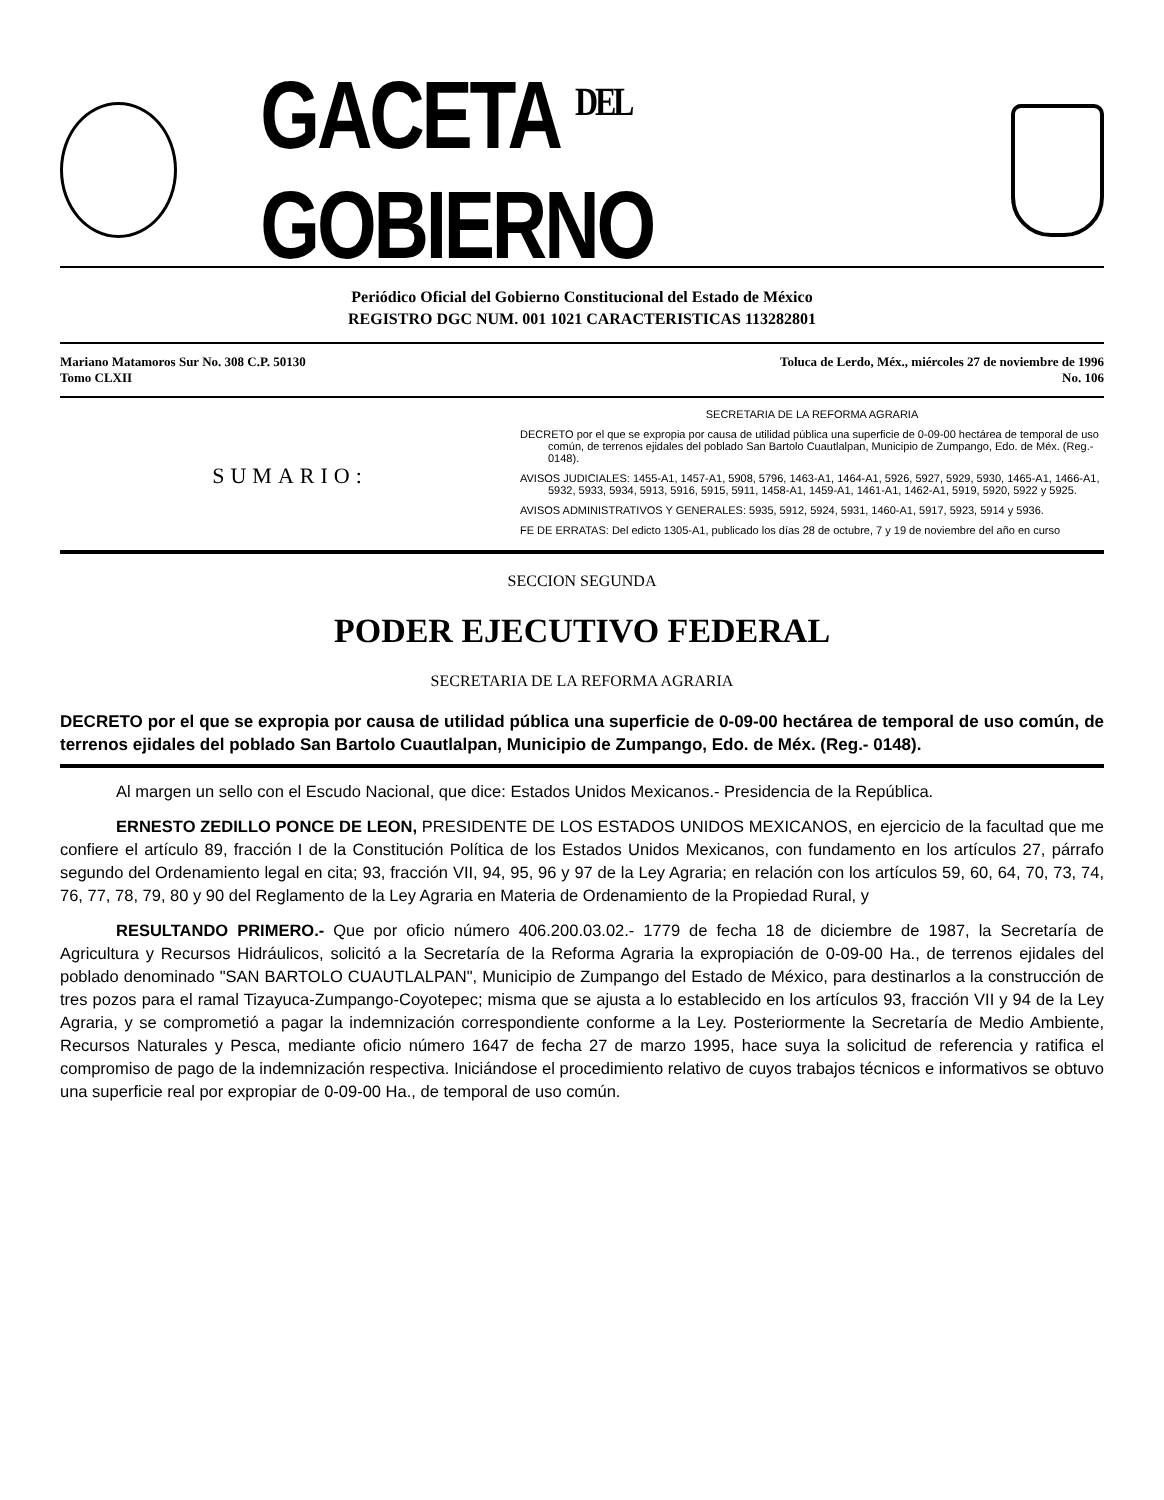GACETA <sup>DEL</sup> GOBIERNO
Periódico Oficial del Gobierno Constitucional del Estado de México
REGISTRO DGC NUM. 001 1021 CARACTERISTICAS 113282801
Mariano Matamoros Sur No. 308 C.P. 50130
Tomo CLXII
Toluca de Lerdo, Méx., miércoles 27 de noviembre de 1996
No. 106
SUMARIO:
SECRETARIA DE LA REFORMA AGRARIA
DECRETO por el que se expropia por causa de utilidad pública una superficie de 0-09-00 hectárea de temporal de uso común, de terrenos ejidales del poblado San Bartolo Cuautlalpan, Municipio de Zumpango, Edo. de Méx. (Reg.- 0148).
AVISOS JUDICIALES: 1455-A1, 1457-A1, 5908, 5796, 1463-A1, 1464-A1, 5926, 5927, 5929, 5930, 1465-A1, 1466-A1, 5932, 5933, 5934, 5913, 5916, 5915, 5911, 1458-A1, 1459-A1, 1461-A1, 1462-A1, 5919, 5920, 5922 y 5925.
AVISOS ADMINISTRATIVOS Y GENERALES: 5935, 5912, 5924, 5931, 1460-A1, 5917, 5923, 5914 y 5936.
FE DE ERRATAS: Del edicto 1305-A1, publicado los días 28 de octubre, 7 y 19 de noviembre del año en curso
SECCION SEGUNDA
PODER EJECUTIVO FEDERAL
SECRETARIA DE LA REFORMA AGRARIA
DECRETO por el que se expropia por causa de utilidad pública una superficie de 0-09-00 hectárea de temporal de uso común, de terrenos ejidales del poblado San Bartolo Cuautlalpan, Municipio de Zumpango, Edo. de Méx. (Reg.- 0148).
Al margen un sello con el Escudo Nacional, que dice: Estados Unidos Mexicanos.- Presidencia de la República.
ERNESTO ZEDILLO PONCE DE LEON, PRESIDENTE DE LOS ESTADOS UNIDOS MEXICANOS, en ejercicio de la facultad que me confiere el artículo 89, fracción I de la Constitución Política de los Estados Unidos Mexicanos, con fundamento en los artículos 27, párrafo segundo del Ordenamiento legal en cita; 93, fracción VII, 94, 95, 96 y 97 de la Ley Agraria; en relación con los artículos 59, 60, 64, 70, 73, 74, 76, 77, 78, 79, 80 y 90 del Reglamento de la Ley Agraria en Materia de Ordenamiento de la Propiedad Rural, y
RESULTANDO PRIMERO.- Que por oficio número 406.200.03.02.- 1779 de fecha 18 de diciembre de 1987, la Secretaría de Agricultura y Recursos Hidráulicos, solicitó a la Secretaría de la Reforma Agraria la expropiación de 0-09-00 Ha., de terrenos ejidales del poblado denominado "SAN BARTOLO CUAUTLALPAN", Municipio de Zumpango del Estado de México, para destinarlos a la construcción de tres pozos para el ramal Tizayuca-Zumpango-Coyotepec; misma que se ajusta a lo establecido en los artículos 93, fracción VII y 94 de la Ley Agraria, y se comprometió a pagar la indemnización correspondiente conforme a la Ley. Posteriormente la Secretaría de Medio Ambiente, Recursos Naturales y Pesca, mediante oficio número 1647 de fecha 27 de marzo 1995, hace suya la solicitud de referencia y ratifica el compromiso de pago de la indemnización respectiva. Iniciándose el procedimiento relativo de cuyos trabajos técnicos e informativos se obtuvo una superficie real por expropiar de 0-09-00 Ha., de temporal de uso común.